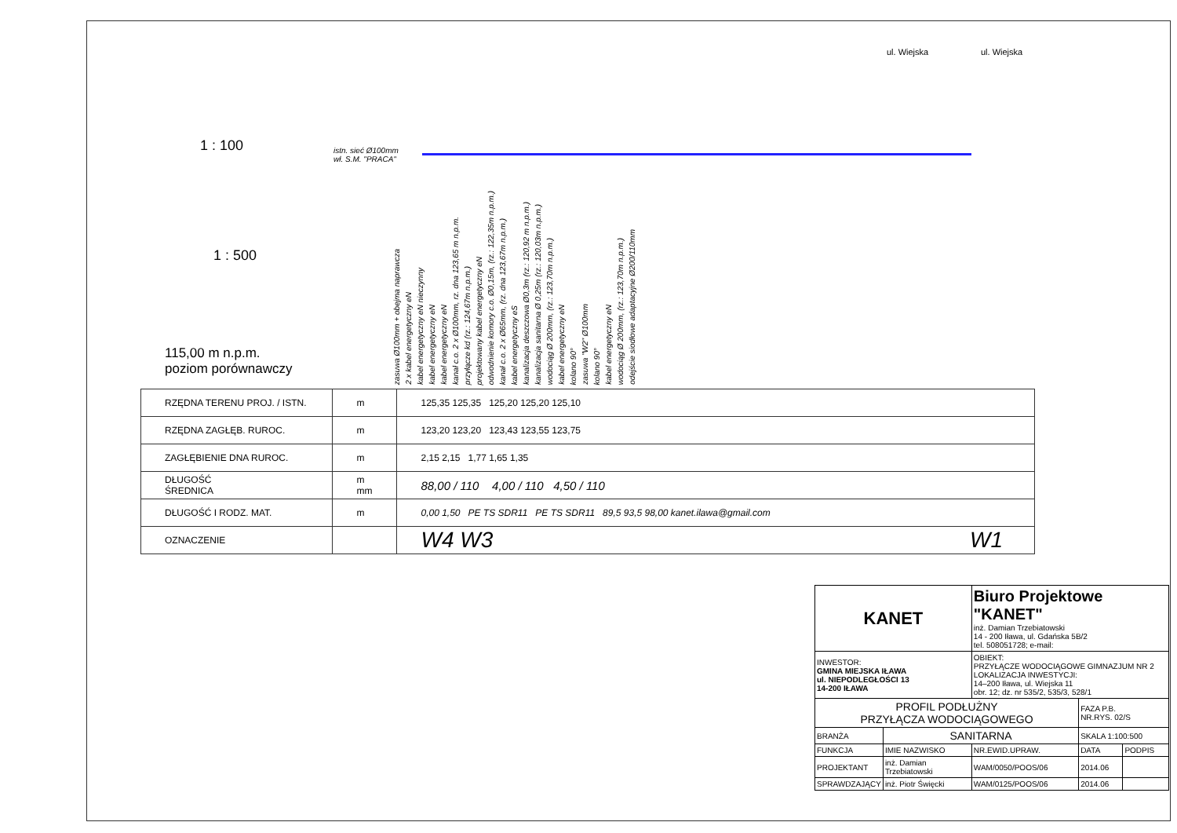1 : 100
1 : 500
115,00 m n.p.m.
poziom porównawczy
istn. sieć Ø100mm
wł. S.M. "PRACA"
ul. Wiejska ul. Wiejska
zasuwa Ø100mm + obejma naprawcza 2 x kabel energetyczny eN kabel energetyczny eN nieczynny kabel energetyczny eN kabel energetyczny eN kanał c.o. 2 x Ø100mm, rz. dna 123,65 m n.p.m. przyłącze kd (rz.: 124,67m n.p.m.) projektowany kabel energetyczny eN odwodnienie komory c.o. Ø0,15m, (rz.: 122,35m n.p.m.) kanał c.o. 2 x Ø65mm, (rz. dna 123,67m n.p.m.) kabel energetyczny eS kanalizacja deszczowa Ø0,3m (rz.: 120,92 m n.p.m.) kanalizacja sanitarna Ø 0,25m (rz.: 120,03m n.p.m.) wodociąg Ø 200mm, (rz.: 123,70m n.p.m.) kabel energetyczny eN kolano 90° zasuwa "W2" Ø100mm kolano 90° kabel energetyczny eN wodociąg Ø 200mm, (rz.: 123,70m n.p.m.) odejście siodłowe adaptacyjne Ø200/110mm
| RZĘDNA TERENU PROJ. / ISTN. | m | 125,35 125,35 125,20 125,20 125,10 |
| RZĘDNA ZAGŁĘB. RUROC. | m | 123,20 123,20 123,43 123,55 123,75 |
| ZAGŁĘBIENIE DNA RUROC. | m | 2,15 2,15 1,77 1,65 1,35 |
| DŁUGOŚĆ ŚREDNICA | m mm | 88,00 / 110 4,00 / 110 4,50 / 110 |
| DŁUGOŚĆ I RODZ. MAT. | m | 0,00 1,50 PE TS SDR11 PE TS SDR11 89,5 93,5 98,00 kanet.ilawa@gmail.com |
| OZNACZENIE | | W4 W3 W1 |
| KANET | | Biuro Projektowe "KANET" inż. Damian Trzebiatowski 14 - 200 Iława, ul. Gdańska 5B/2 tel. 508051728; e-mail: | | |
| INWESTOR: GMINA MIEJSKA IŁAWA ul. NIEPODLEGŁOŚCI 13 14-200 IŁAWA | | OBIEKT: PRZYŁĄCZE WODOCIĄGOWE GIMNAZJUM NR 2 LOKALIZACJA INWESTYCJI: 14–200 Iława, ul. Wiejska 11 obr. 12; dz. nr 535/2, 535/3, 528/1 | | |
| PROFIL PODŁUŻNY PRZYŁĄCZA WODOCIĄGOWEGO | | | FAZA P.B. NR.RYS. 02/S | |
| BRANŻA | SANITARNA | | SKALA 1:100:500 | |
| FUNKCJA | IMIE NAZWISKO | NR.EWID.UPRAW. | DATA | PODPIS |
| PROJEKTANT | inż. Damian Trzebiatowski | WAM/0050/POOS/06 | 2014.06 | |
| SPRAWDZAJĄCY | inż. Piotr Święcki | WAM/0125/POOS/06 | 2014.06 | |